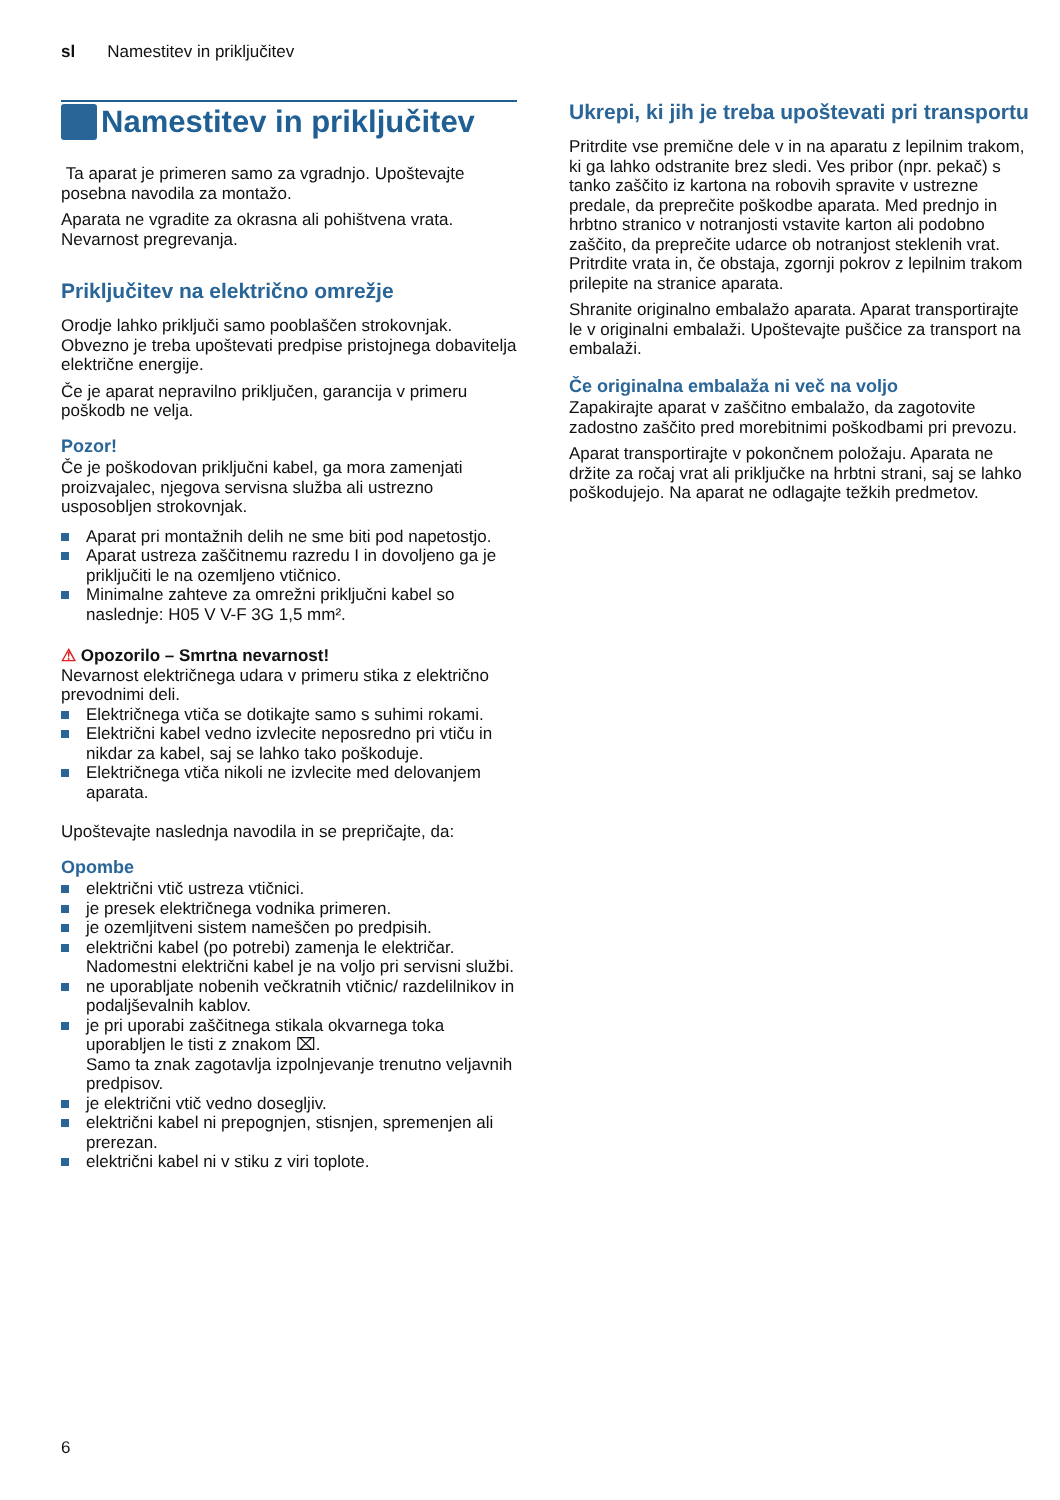sl Namestitev in priključitev
Namestitev in priključitev
Ta aparat je primeren samo za vgradnjo. Upoštevajte posebna navodila za montažo.
Aparata ne vgradite za okrasna ali pohištvena vrata. Nevarnost pregrevanja.
Priključitev na električno omrežje
Orodje lahko priključi samo pooblaščen strokovnjak. Obvezno je treba upoštevati predpise pristojnega dobavitelja električne energije.
Če je aparat nepravilno priključen, garancija v primeru poškodb ne velja.
Pozor!
Če je poškodovan priključni kabel, ga mora zamenjati proizvajalec, njegova servisna služba ali ustrezno usposobljen strokovnjak.
Aparat pri montažnih delih ne sme biti pod napetostjo.
Aparat ustreza zaščitnemu razredu I in dovoljeno ga je priključiti le na ozemljeno vtičnico.
Minimalne zahteve za omrežni priključni kabel so naslednje: H05 V V-F 3G 1,5 mm².
⚠ Opozorilo – Smrtna nevarnost!
Nevarnost električnega udara v primeru stika z električno prevodnimi deli.
Električnega vtiča se dotikajte samo s suhimi rokami.
Električni kabel vedno izvlecite neposredno pri vtiču in nikdar za kabel, saj se lahko tako poškoduje.
Električnega vtiča nikoli ne izvlecite med delovanjem aparata.
Upoštevajte naslednja navodila in se prepričajte, da:
Opombe
električni vtič ustreza vtičnici.
je presek električnega vodnika primeren.
je ozemljitveni sistem nameščen po predpisih.
električni kabel (po potrebi) zamenja le električar. Nadomestni električni kabel je na voljo pri servisni službi.
ne uporabljate nobenih večkratnih vtičnic/ razdelilnikov in podaljševalnih kablov.
je pri uporabi zaščitnega stikala okvarnega toka uporabljen le tisti z znakom ⌧.
Samo ta znak zagotavlja izpolnjevanje trenutno veljavnih predpisov.
je električni vtič vedno dosegljiv.
električni kabel ni prepognjen, stisnjen, spremenjen ali prerezan.
električni kabel ni v stiku z viri toplote.
Ukrepi, ki jih je treba upoštevati pri transportu
Pritrdite vse premične dele v in na aparatu z lepilnim trakom, ki ga lahko odstranite brez sledi. Ves pribor (npr. pekač) s tanko zaščito iz kartona na robovih spravite v ustrezne predale, da preprečite poškodbe aparata. Med prednjo in hrbtno stranico v notranjosti vstavite karton ali podobno zaščito, da preprečite udarce ob notranjost steklenih vrat. Pritrdite vrata in, če obstaja, zgornji pokrov z lepilnim trakom prilepite na stranice aparata.
Shranite originalno embalažo aparata. Aparat transportirajte le v originalni embalaži. Upoštevajte puščice za transport na embalaži.
Če originalna embalaža ni več na voljo
Zapakirajte aparat v zaščitno embalažo, da zagotovite zadostno zaščito pred morebitnimi poškodbami pri prevozu.
Aparat transportirajte v pokončnem položaju. Aparata ne držite za ročaj vrat ali priključke na hrbtni strani, saj se lahko poškodujejo. Na aparat ne odlagajte težkih predmetov.
6